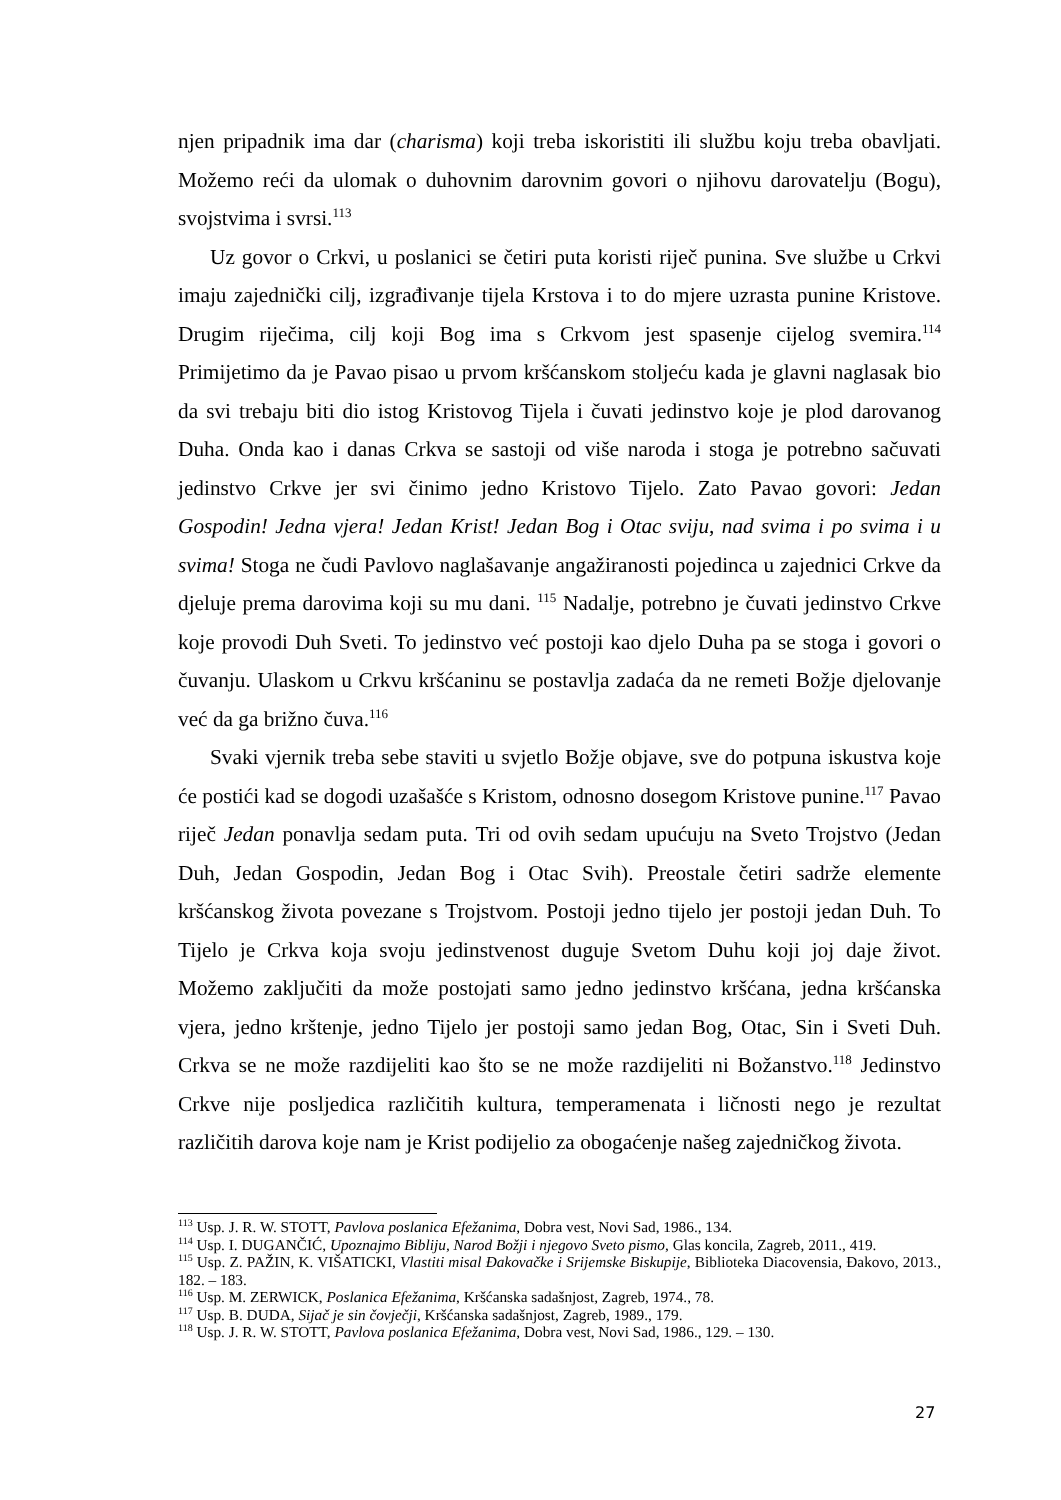njen pripadnik ima dar (charisma) koji treba iskoristiti ili službu koju treba obavljati. Možemo reći da ulomak o duhovnim darovnim govori o njihovu darovatelju (Bogu), svojstvima i svrsi.<sup>113</sup>
Uz govor o Crkvi, u poslanici se četiri puta koristi riječ punina. Sve službe u Crkvi imaju zajednički cilj, izgrađivanje tijela Krstova i to do mjere uzrasta punine Kristove. Drugim riječima, cilj koji Bog ima s Crkvom jest spasenje cijelog svemira.<sup>114</sup> Primijetimo da je Pavao pisao u prvom kršćanskom stoljeću kada je glavni naglasak bio da svi trebaju biti dio istog Kristovog Tijela i čuvati jedinstvo koje je plod darovanog Duha. Onda kao i danas Crkva se sastoji od više naroda i stoga je potrebno sačuvati jedinstvo Crkve jer svi činimo jedno Kristovo Tijelo. Zato Pavao govori: Jedan Gospodin! Jedna vjera! Jedan Krist! Jedan Bog i Otac sviju, nad svima i po svima i u svima! Stoga ne čudi Pavlovo naglašavanje angažiranosti pojedinca u zajednici Crkve da djeluje prema darovima koji su mu dani. <sup>115</sup> Nadalje, potrebno je čuvati jedinstvo Crkve koje provodi Duh Sveti. To jedinstvo već postoji kao djelo Duha pa se stoga i govori o čuvanju. Ulaskom u Crkvu kršćaninu se postavlja zadaća da ne remeti Božje djelovanje već da ga brižno čuva.<sup>116</sup>
Svaki vjernik treba sebe staviti u svjetlo Božje objave, sve do potpuna iskustva koje će postići kad se dogodi uzašašće s Kristom, odnosno dosegom Kristove punine.<sup>117</sup> Pavao riječ Jedan ponavlja sedam puta. Tri od ovih sedam upućuju na Sveto Trojstvo (Jedan Duh, Jedan Gospodin, Jedan Bog i Otac Svih). Preostale četiri sadrže elemente kršćanskog života povezane s Trojstvom. Postoji jedno tijelo jer postoji jedan Duh. To Tijelo je Crkva koja svoju jedinstvenost duguje Svetom Duhu koji joj daje život. Možemo zaključiti da može postojati samo jedno jedinstvo kršćana, jedna kršćanska vjera, jedno krštenje, jedno Tijelo jer postoji samo jedan Bog, Otac, Sin i Sveti Duh. Crkva se ne može razdijeliti kao što se ne može razdijeliti ni Božanstvo.<sup>118</sup> Jedinstvo Crkve nije posljedica različitih kultura, temperamenata i ličnosti nego je rezultat različitih darova koje nam je Krist podijelio za obogaćenje našeg zajedničkog života.
<sup>113</sup> Usp. J. R. W. STOTT, Pavlova poslanica Efežanima, Dobra vest, Novi Sad, 1986., 134.
<sup>114</sup> Usp. I. DUGANČIĆ, Upoznajmo Bibliju, Narod Božji i njegovo Sveto pismo, Glas koncila, Zagreb, 2011., 419.
<sup>115</sup> Usp. Z. PAŽIN, K. VIŠATICKI, Vlastiti misal Đakovačke i Srijemske Biskupije, Biblioteka Diacovensia, Đakovo, 2013., 182. – 183.
<sup>116</sup> Usp. M. ZERWICK, Poslanica Efežanima, Kršćanska sadašnjost, Zagreb, 1974., 78.
<sup>117</sup> Usp. B. DUDA, Sijač je sin čovječji, Kršćanska sadašnjost, Zagreb, 1989., 179.
<sup>118</sup> Usp. J. R. W. STOTT, Pavlova poslanica Efežanima, Dobra vest, Novi Sad, 1986., 129. – 130.
27